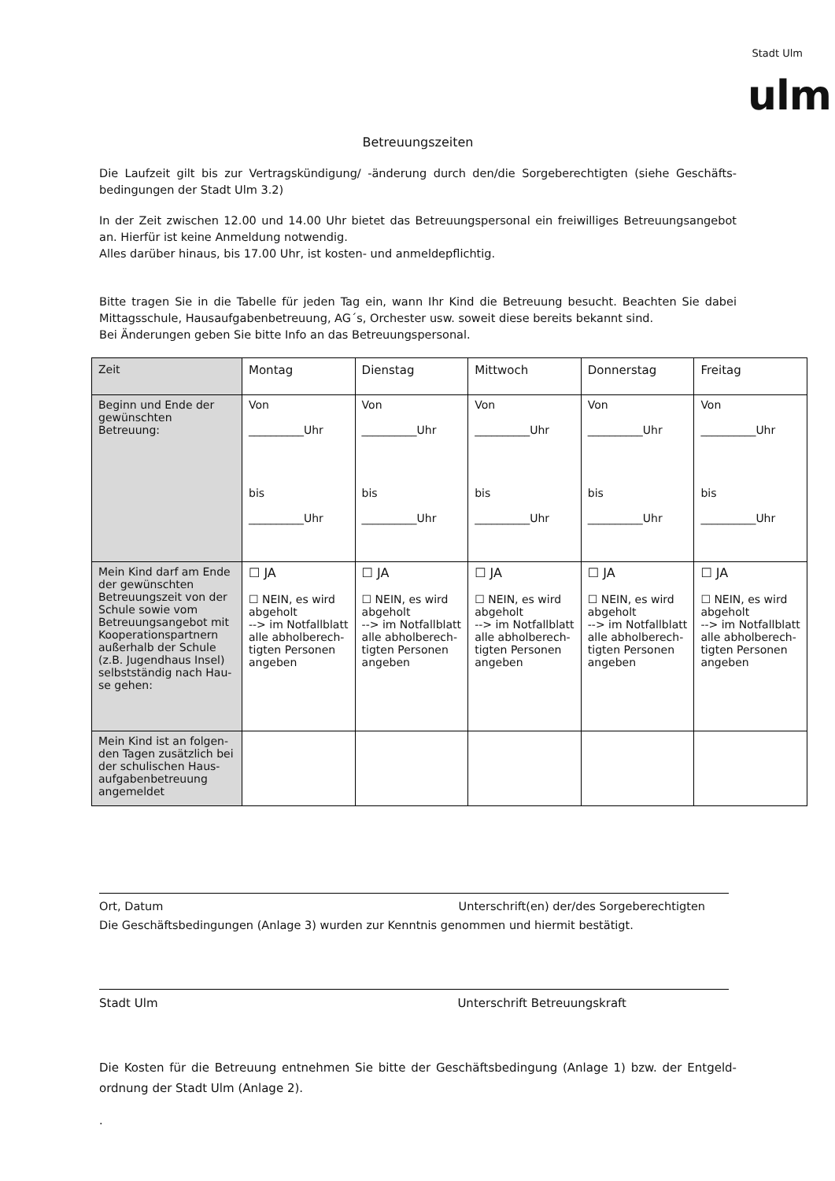Stadt Ulm
ulm
Betreuungszeiten
Die Laufzeit gilt bis zur Vertragskündigung/ -änderung durch den/die Sorgeberechtigten (siehe Geschäfts­bedingungen der Stadt Ulm 3.2)
In der Zeit zwischen 12.00 und 14.00 Uhr bietet das Betreuungspersonal ein freiwilliges Betreuungsange­bot an. Hierfür ist keine Anmeldung notwendig.
Alles darüber hinaus, bis 17.00 Uhr, ist kosten- und anmeldepflichtig.
Bitte tragen Sie in die Tabelle für jeden Tag ein, wann Ihr Kind die Betreuung besucht. Beachten Sie dabei Mittagsschule, Hausaufgabenbetreuung, AG´s, Orchester usw. soweit diese bereits bekannt sind.
Bei Änderungen geben Sie bitte Info an das Betreuungspersonal.
| Zeit | Montag | Dienstag | Mittwoch | Donnerstag | Freitag |
| --- | --- | --- | --- | --- | --- |
| Beginn und Ende der gewünschten Betreuung: | Von __________Uhr bis __________Uhr | Von __________Uhr bis __________Uhr | Von __________Uhr bis __________Uhr | Von __________Uhr bis __________Uhr | Von __________Uhr bis __________Uhr |
| Mein Kind darf am Ende der gewünschten Betreuungszeit von der Schule sowie vom Betreuungsangebot mit Kooperationspartnern außerhalb der Schule (z.B. Jugendhaus Insel) selbstständig nach Hau­se gehen: | ☐ JA ☐ NEIN, es wird abgeholt --> im Notfallblatt alle abholberech­tigten Personen angeben | ☐ JA ☐ NEIN, es wird abgeholt --> im Notfallblatt alle abholberech­tigten Personen angeben | ☐ JA ☐ NEIN, es wird abgeholt --> im Notfallblatt alle abholberech­tigten Personen angeben | ☐ JA ☐ NEIN, es wird abgeholt --> im Notfallblatt alle abholberech­tigten Personen angeben | ☐ JA ☐ NEIN, es wird abgeholt --> im Notfallblatt alle abholberech­tigten Personen angeben |
| Mein Kind ist an folgen­den Tagen zusätzlich bei der schulischen Haus­aufgabenbetreuung angemeldet | | | | | |
Ort, Datum Unterschrift(en) der/des Sorgeberechtigten
Die Geschäftsbedingungen (Anlage 3) wurden zur Kenntnis genommen und hiermit bestätigt.
Stadt Ulm Unterschrift Betreuungskraft
Die Kosten für die Betreuung entnehmen Sie bitte der Geschäftsbedingung (Anlage 1) bzw. der Entgeld­ordnung der Stadt Ulm (Anlage 2).
.